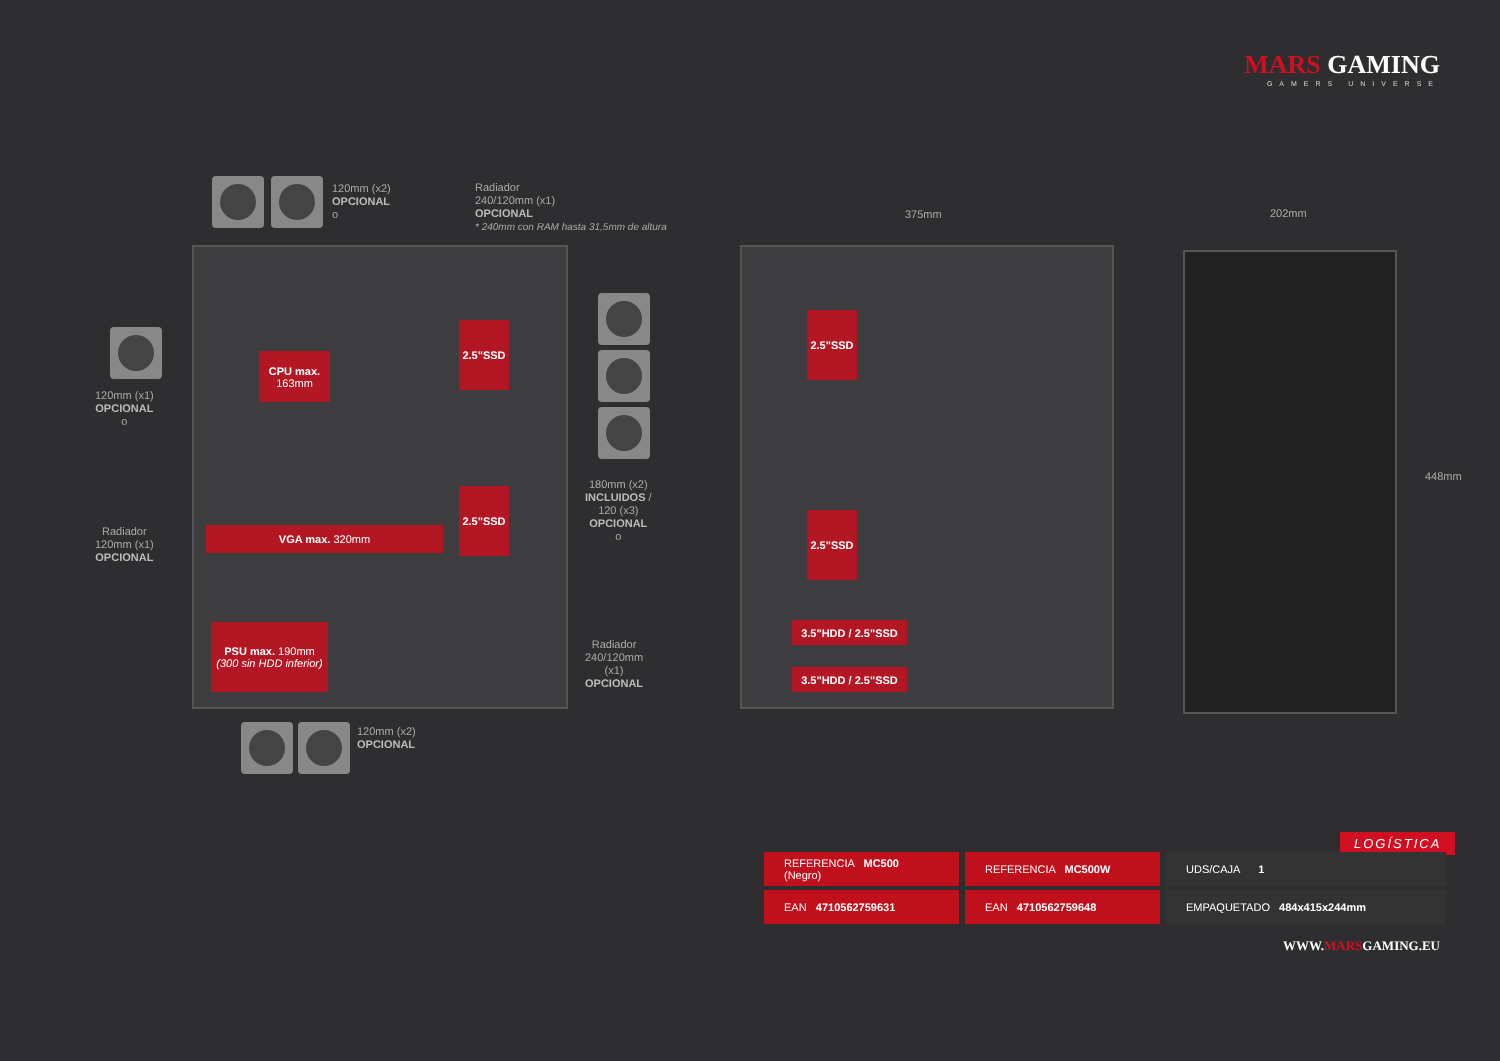MARS GAMING
GAMERS UNIVERSE
120mm (x2)
OPCIONAL
o
Radiador
240/120mm (x1)
OPCIONAL
* 240mm con RAM hasta 31,5mm de altura
120mm (x1)
OPCIONAL
o
Radiador
120mm (x1)
OPCIONAL
180mm (x2)
INCLUIDOS /
120 (x3)
OPCIONAL
o
Radiador
240/120mm
(x1)
OPCIONAL
120mm (x2)
OPCIONAL
375mm 202mm
448mm
CPU max.
163mm
2.5"SSD
2.5"SSD
VGA max. 320mm
PSU max. 190mm
(300 sin HDD inferior)
2.5"SSD
2.5"SSD
3.5"HDD / 2.5"SSD
3.5"HDD / 2.5"SSD
LOGÍSTICA
| REFERENCIA MC500 (Negro) | REFERENCIA MC500W | UDS/CAJA 1 |
| EAN 4710562759631 | EAN 4710562759648 | EMPAQUETADO 484x415x244mm |
WWW.MARSGAMING.EU